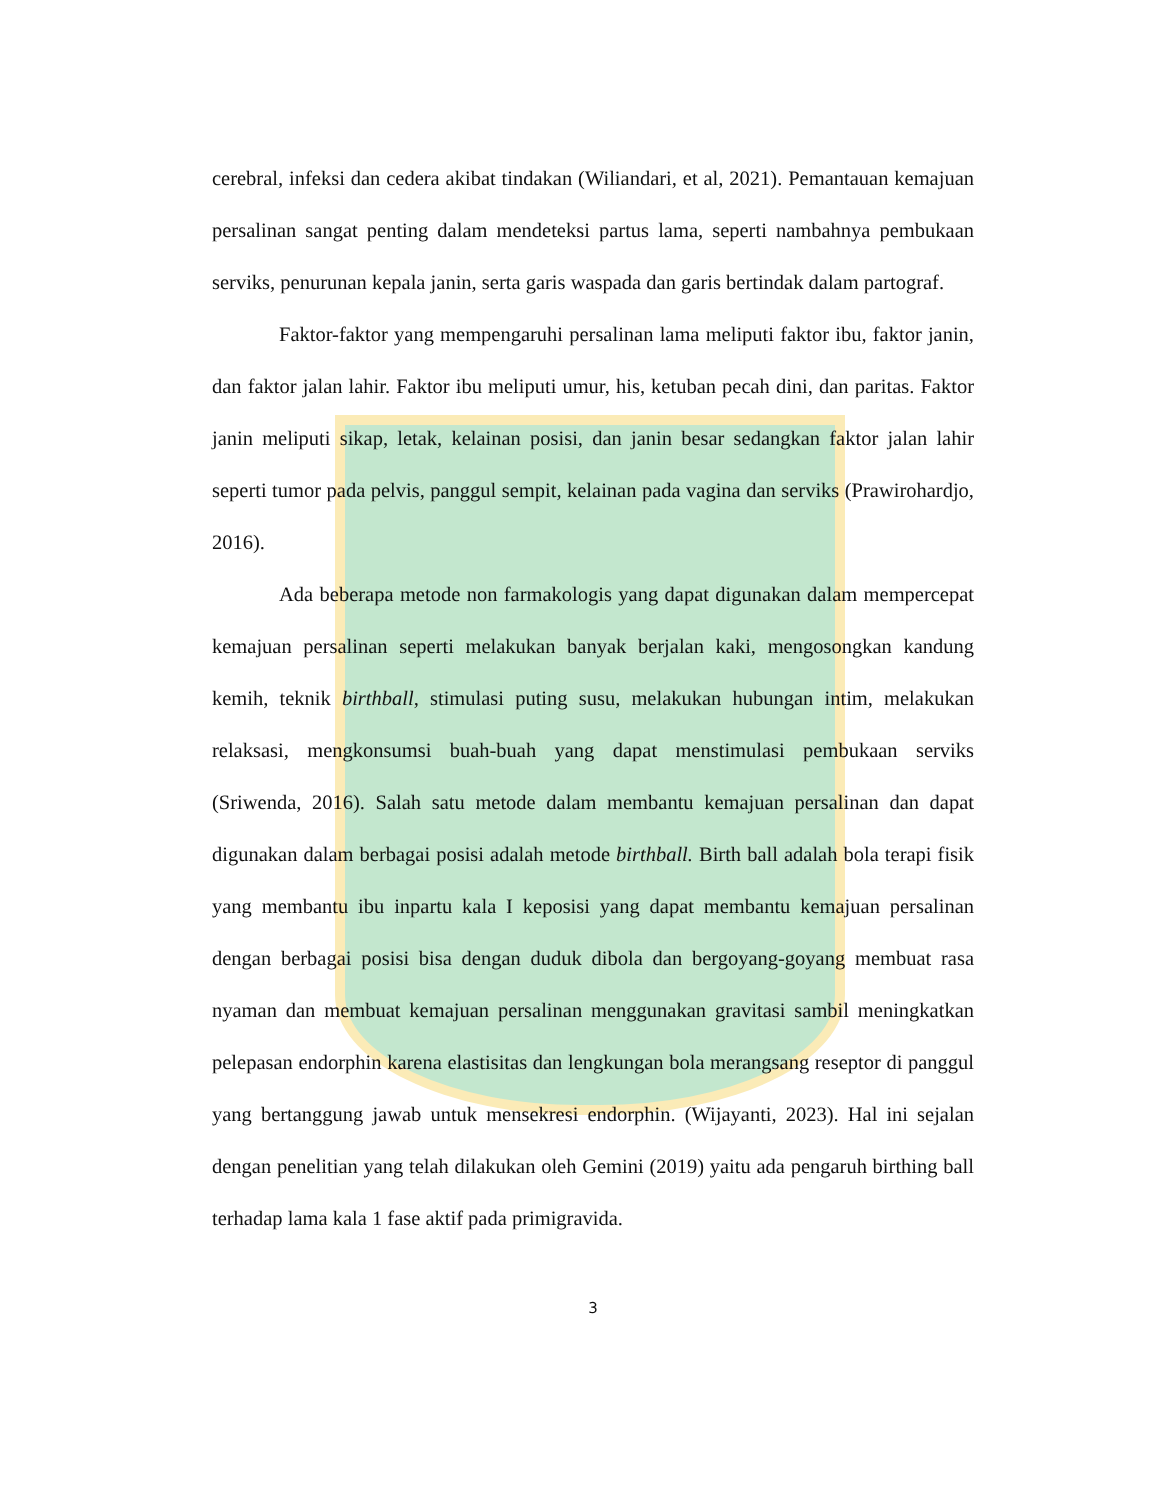cerebral, infeksi dan cedera akibat tindakan (Wiliandari, et al, 2021). Pemantauan kemajuan persalinan sangat penting dalam mendeteksi partus lama, seperti nambahnya pembukaan serviks, penurunan kepala janin, serta garis waspada dan garis bertindak dalam partograf.
Faktor-faktor yang mempengaruhi persalinan lama meliputi faktor ibu, faktor janin, dan faktor jalan lahir. Faktor ibu meliputi umur, his, ketuban pecah dini, dan paritas. Faktor janin meliputi sikap, letak, kelainan posisi, dan janin besar sedangkan faktor jalan lahir seperti tumor pada pelvis, panggul sempit, kelainan pada vagina dan serviks (Prawirohardjo, 2016).
Ada beberapa metode non farmakologis yang dapat digunakan dalam mempercepat kemajuan persalinan seperti melakukan banyak berjalan kaki, mengosongkan kandung kemih, teknik birthball, stimulasi puting susu, melakukan hubungan intim, melakukan relaksasi, mengkonsumsi buah-buah yang dapat menstimulasi pembukaan serviks (Sriwenda, 2016). Salah satu metode dalam membantu kemajuan persalinan dan dapat digunakan dalam berbagai posisi adalah metode birthball. Birth ball adalah bola terapi fisik yang membantu ibu inpartu kala I keposisi yang dapat membantu kemajuan persalinan dengan berbagai posisi bisa dengan duduk dibola dan bergoyang-goyang membuat rasa nyaman dan membuat kemajuan persalinan menggunakan gravitasi sambil meningkatkan pelepasan endorphin karena elastisitas dan lengkungan bola merangsang reseptor di panggul yang bertanggung jawab untuk mensekresi endorphin. (Wijayanti, 2023). Hal ini sejalan dengan penelitian yang telah dilakukan oleh Gemini (2019) yaitu ada pengaruh birthing ball terhadap lama kala 1 fase aktif pada primigravida.
3